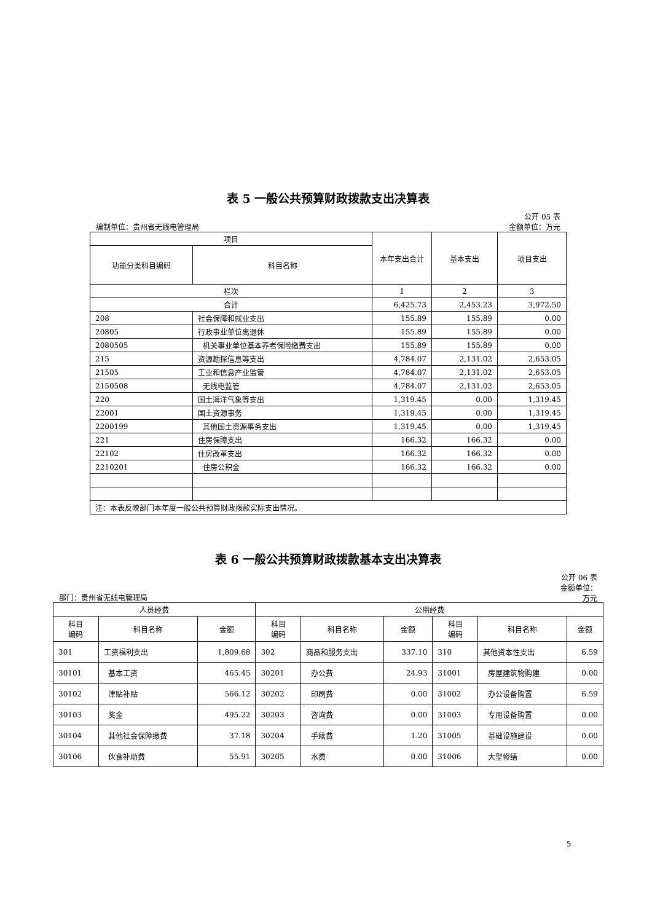表 5 一般公共预算财政拨款支出决算表
公开 05 表
编制单位：贵州省无线电管理局 金额单位：万元
| 项目 | | 本年支出合计 | 基本支出 | 项目支出 |
| --- | --- | --- | --- | --- |
| 功能分类科目编码 | 科目名称 | | | |
| 栏次 | | 1 | 2 | 3 |
| 合计 | | 6,425.73 | 2,453.23 | 3,972.50 |
| 208 | 社会保障和就业支出 | 155.89 | 155.89 | 0.00 |
| 20805 | 行政事业单位离退休 | 155.89 | 155.89 | 0.00 |
| 2080505 | 机关事业单位基本养老保险缴费支出 | 155.89 | 155.89 | 0.00 |
| 215 | 资源勘探信息等支出 | 4,784.07 | 2,131.02 | 2,653.05 |
| 21505 | 工业和信息产业监管 | 4,784.07 | 2,131.02 | 2,653.05 |
| 2150508 | 无线电监管 | 4,784.07 | 2,131.02 | 2,653.05 |
| 220 | 国土海洋气象等支出 | 1,319.45 | 0.00 | 1,319.45 |
| 22001 | 国土资源事务 | 1,319.45 | 0.00 | 1,319.45 |
| 2200199 | 其他国土资源事务支出 | 1,319.45 | 0.00 | 1,319.45 |
| 221 | 住房保障支出 | 166.32 | 166.32 | 0.00 |
| 22102 | 住房改革支出 | 166.32 | 166.32 | 0.00 |
| 2210201 | 住房公积金 | 166.32 | 166.32 | 0.00 |
| 注：本表反映部门本年度一般公共预算财政拨款实际支出情况。 | | | | |
表 6 一般公共预算财政拨款基本支出决算表
公开 06 表
金额单位：
万元
部门：贵州省无线电管理局
| 人员经费 | | | 公用经费 | | | | | |
| --- | --- | --- | --- | --- | --- | --- | --- | --- |
| 科目 编码 | 科目名称 | 金额 | 科目 编码 | 科目名称 | 金额 | 科目 编码 | 科目名称 | 金额 |
| 301 | 工资福利支出 | 1,809.68 | 302 | 商品和服务支出 | 337.10 | 310 | 其他资本性支出 | 6.59 |
| 30101 | 基本工资 | 465.45 | 30201 | 办公费 | 24.93 | 31001 | 房屋建筑物购建 | 0.00 |
| 30102 | 津贴补贴 | 566.12 | 30202 | 印刷费 | 0.00 | 31002 | 办公设备购置 | 6.59 |
| 30103 | 奖金 | 495.22 | 30203 | 咨询费 | 0.00 | 31003 | 专用设备购置 | 0.00 |
| 30104 | 其他社会保障缴费 | 37.18 | 30204 | 手续费 | 1.20 | 31005 | 基础设施建设 | 0.00 |
| 30106 | 伙食补助费 | 55.91 | 30205 | 水费 | 0.00 | 31006 | 大型修缮 | 0.00 |
5